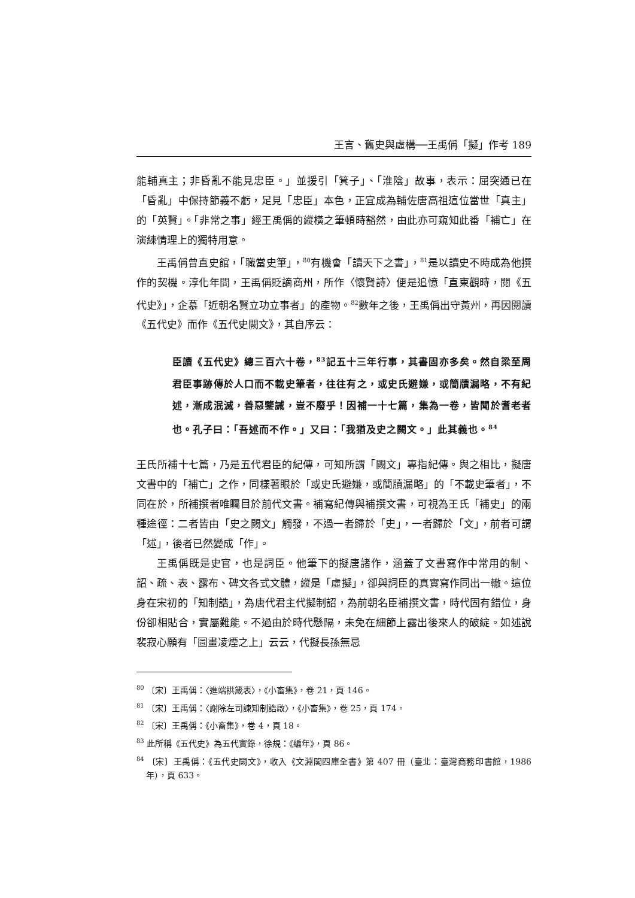王言、舊史與虛構──王禹偁「擬」作考 189
能輔真主；非昏亂不能見忠臣。」並援引「箕子」、「淮陰」故事，表示：屈突通已在「昏亂」中保持節義不虧，足見「忠臣」本色，正宜成為輔佐唐高祖這位當世「真主」的「英賢」。「非常之事」經王禹偁的縱橫之筆頓時豁然，由此亦可窺知此番「補亡」在演練情理上的獨特用意。
王禹偁曾直史館，「職當史筆」，<sup>80</sup>有機會「讀天下之書」，<sup>81</sup>是以讀史不時成為他撰作的契機。淳化年間，王禹偁貶謫商州，所作〈懷賢詩〉便是追憶「直東觀時，閱《五代史》」，企慕「近朝名賢立功立事者」的產物。<sup>82</sup>數年之後，王禹偁出守黃州，再因閱讀《五代史》而作《五代史闕文》，其自序云：
臣讀《五代史》總三百六十卷，<sup>83</sup>記五十三年行事，其書固亦多矣。然自梁至周君臣事跡傳於人口而不載史筆者，往往有之，或史氏避嫌，或簡牘漏略，不有紀述，漸成泯滅，善惡鑒誡，豈不廢乎！因補一十七篇，集為一卷，皆聞於耆老者也。孔子曰：「吾述而不作。」又曰：「我猶及史之闕文。」此其義也。<sup>84</sup>
王氏所補十七篇，乃是五代君臣的紀傳，可知所謂「闕文」專指紀傳。與之相比，擬唐文書中的「補亡」之作，同樣著眼於「或史氏避嫌，或簡牘漏略」的「不載史筆者」，不同在於，所補撰者唯矚目於前代文書。補寫紀傳與補撰文書，可視為王氏「補史」的兩種途徑：二者皆由「史之闕文」觸發，不過一者歸於「史」，一者歸於「文」，前者可謂「述」，後者已然變成「作」。
王禹偁既是史官，也是詞臣。他筆下的擬唐諸作，涵蓋了文書寫作中常用的制、詔、疏、表、露布、碑文各式文體，縱是「虛擬」，卻與詞臣的真實寫作同出一轍。這位身在宋初的「知制誥」，為唐代君主代擬制詔，為前朝名臣補撰文書，時代固有錯位，身份卻相貼合，實屬難能。不過由於時代懸隔，未免在細節上露出後來人的破綻。如述說裴寂心願有「圖畫凌煙之上」云云，代擬長孫無忌
<sup>80</sup> 〔宋〕王禹偁：〈進端拱箴表〉，《小畜集》，卷 21，頁 146。
<sup>81</sup> 〔宋〕王禹偁：〈謝除左司諫知制誥啟〉，《小畜集》，卷 25，頁 174。
<sup>82</sup> 〔宋〕王禹偁：《小畜集》，卷 4，頁 18。
<sup>83</sup> 此所稱《五代史》為五代實錄，徐規：《編年》，頁 86。
<sup>84</sup> 〔宋〕王禹偁：《五代史闕文》，收入《文淵閣四庫全書》第 407 冊（臺北：臺灣商務印書館，1986 年），頁 633。